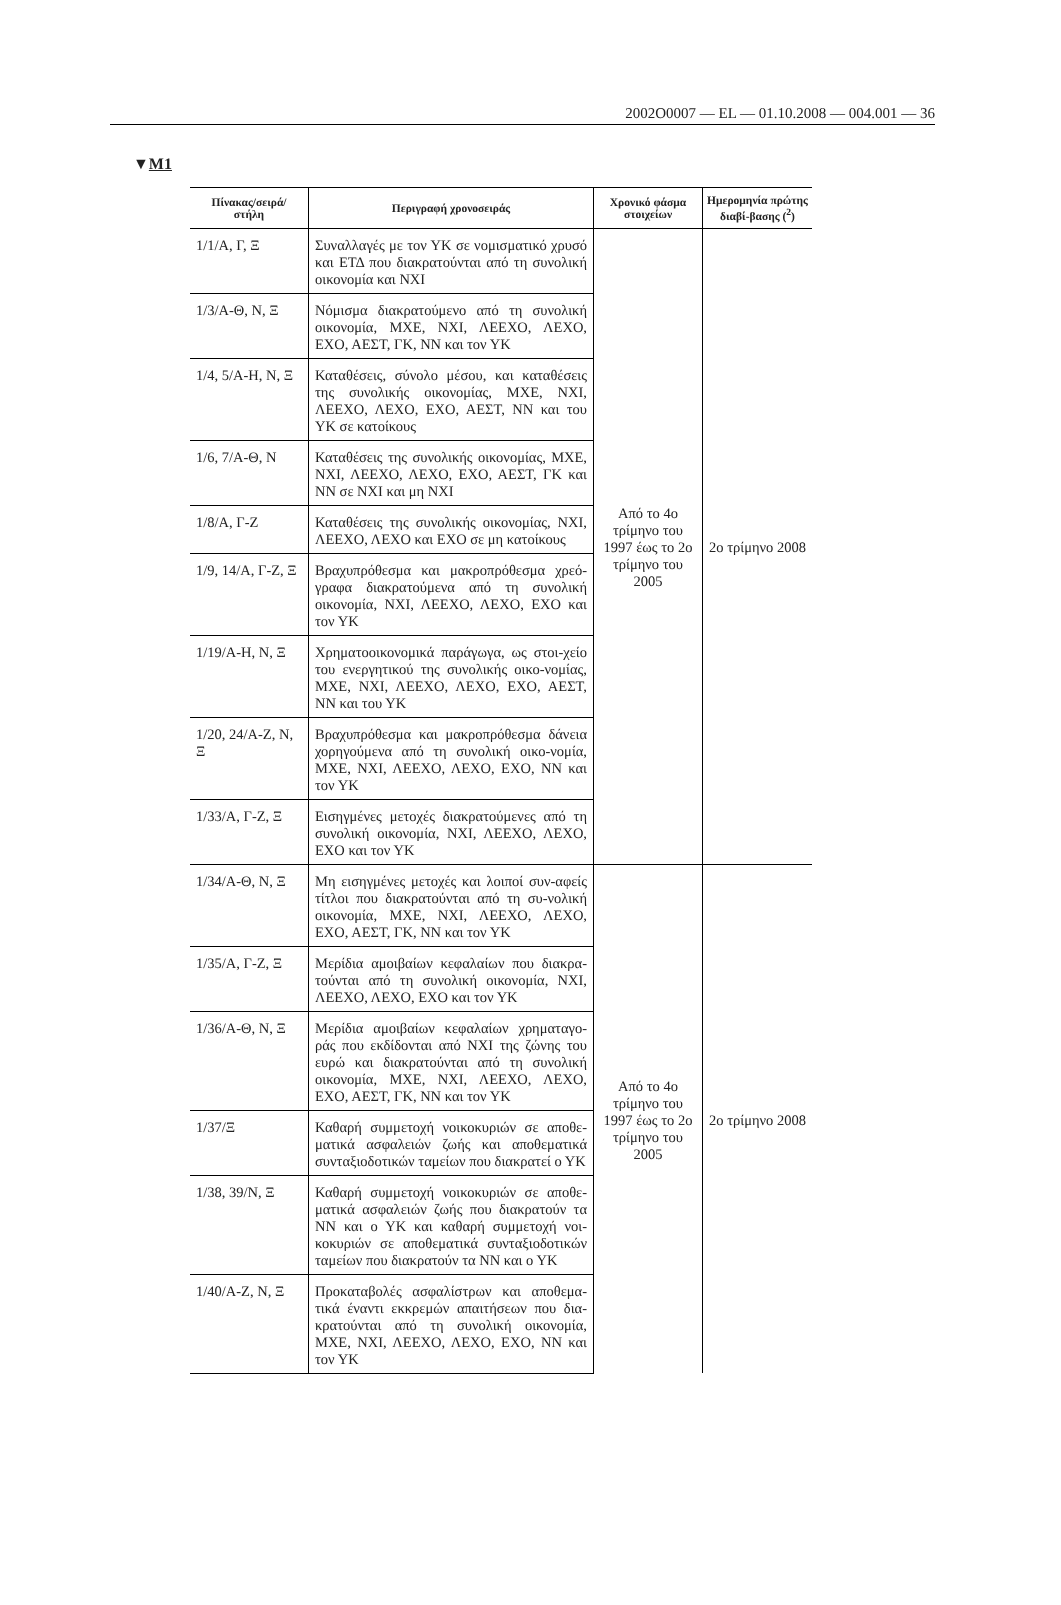2002O0007 — EL — 01.10.2008 — 004.001 — 36
▼M1
| Πίνακας/σειρά/ στήλη | Περιγραφή χρονοσειράς | Χρονικό φάσμα στοιχείων | Ημερομηνία πρώτης διαβί-βασης (<sup>2</sup>) |
| --- | --- | --- | --- |
| 1/1/Α, Γ, Ξ | Συναλλαγές με τον ΥΚ σε νομισματικό χρυσό και ΕΤΔ που διακρατούνται από τη συνολική οικονομία και ΝΧΙ | Από το 4ο τρίμηνο του 1997 έως το 2ο τρίμηνο του 2005 | 2ο τρίμηνο 2008 |
| 1/3/Α-Θ, Ν, Ξ | Νόμισμα διακρατούμενο από τη συνολική οικονομία, ΜΧΕ, ΝΧΙ, ΛΕΕΧΟ, ΛΕΧΟ, ΕΧΟ, ΑΕΣΤ, ΓΚ, ΝΝ και τον ΥΚ | | |
| 1/4, 5/Α-Η, Ν, Ξ | Καταθέσεις, σύνολο μέσου, και καταθέσεις της συνολικής οικονομίας, ΜΧΕ, ΝΧΙ, ΛΕΕΧΟ, ΛΕΧΟ, ΕΧΟ, ΑΕΣΤ, ΝΝ και του ΥΚ σε κατοίκους | | |
| 1/6, 7/Α-Θ, Ν | Καταθέσεις της συνολικής οικονομίας, ΜΧΕ, ΝΧΙ, ΛΕΕΧΟ, ΛΕΧΟ, ΕΧΟ, ΑΕΣΤ, ΓΚ και ΝΝ σε ΝΧΙ και μη ΝΧΙ | | |
| 1/8/Α, Γ-Ζ | Καταθέσεις της συνολικής οικονομίας, ΝΧΙ, ΛΕΕΧΟ, ΛΕΧΟ και ΕΧΟ σε μη κατοίκους | | |
| 1/9, 14/Α, Γ-Ζ, Ξ | Βραχυπρόθεσμα και μακροπρόθεσμα χρεό-γραφα διακρατούμενα από τη συνολική οικονομία, ΝΧΙ, ΛΕΕΧΟ, ΛΕΧΟ, ΕΧΟ και τον ΥΚ | | |
| 1/19/Α-Η, Ν, Ξ | Χρηματοοικονομικά παράγωγα, ως στοι-χείο του ενεργητικού της συνολικής οικο-νομίας, ΜΧΕ, ΝΧΙ, ΛΕΕΧΟ, ΛΕΧΟ, ΕΧΟ, ΑΕΣΤ, ΝΝ και του ΥΚ | | |
| 1/20, 24/Α-Ζ, Ν, Ξ | Βραχυπρόθεσμα και μακροπρόθεσμα δάνεια χορηγούμενα από τη συνολική οικο-νομία, ΜΧΕ, ΝΧΙ, ΛΕΕΧΟ, ΛΕΧΟ, ΕΧΟ, ΝΝ και τον ΥΚ | | |
| 1/33/Α, Γ-Ζ, Ξ | Εισηγμένες μετοχές διακρατούμενες από τη συνολική οικονομία, ΝΧΙ, ΛΕΕΧΟ, ΛΕΧΟ, ΕΧΟ και τον ΥΚ | | |
| 1/34/Α-Θ, Ν, Ξ | Μη εισηγμένες μετοχές και λοιποί συν-αφείς τίτλοι που διακρατούνται από τη συ-νολική οικονομία, ΜΧΕ, ΝΧΙ, ΛΕΕΧΟ, ΛΕΧΟ, ΕΧΟ, ΑΕΣΤ, ΓΚ, ΝΝ και τον ΥΚ | Από το 4ο τρίμηνο του 1997 έως το 2ο τρίμηνο του 2005 | 2ο τρίμηνο 2008 |
| 1/35/Α, Γ-Ζ, Ξ | Μερίδια αμοιβαίων κεφαλαίων που διακρα-τούνται από τη συνολική οικονομία, ΝΧΙ, ΛΕΕΧΟ, ΛΕΧΟ, ΕΧΟ και τον ΥΚ | | |
| 1/36/Α-Θ, Ν, Ξ | Μερίδια αμοιβαίων κεφαλαίων χρηματαγο-ράς που εκδίδονται από ΝΧΙ της ζώνης του ευρώ και διακρατούνται από τη συνολική οικονομία, ΜΧΕ, ΝΧΙ, ΛΕΕΧΟ, ΛΕΧΟ, ΕΧΟ, ΑΕΣΤ, ΓΚ, ΝΝ και τον ΥΚ | | |
| 1/37/Ξ | Καθαρή συμμετοχή νοικοκυριών σε αποθε-ματικά ασφαλειών ζωής και αποθεματικά συνταξιοδοτικών ταμείων που διακρατεί ο ΥΚ | | |
| 1/38, 39/Ν, Ξ | Καθαρή συμμετοχή νοικοκυριών σε αποθε-ματικά ασφαλειών ζωής που διακρατούν τα ΝΝ και ο ΥΚ και καθαρή συμμετοχή νοι-κοκυριών σε αποθεματικά συνταξιοδοτικών ταμείων που διακρατούν τα ΝΝ και ο ΥΚ | | |
| 1/40/Α-Ζ, Ν, Ξ | Προκαταβολές ασφαλίστρων και αποθεμα-τικά έναντι εκκρεμών απαιτήσεων που δια-κρατούνται από τη συνολική οικονομία, ΜΧΕ, ΝΧΙ, ΛΕΕΧΟ, ΛΕΧΟ, ΕΧΟ, ΝΝ και τον ΥΚ | | |